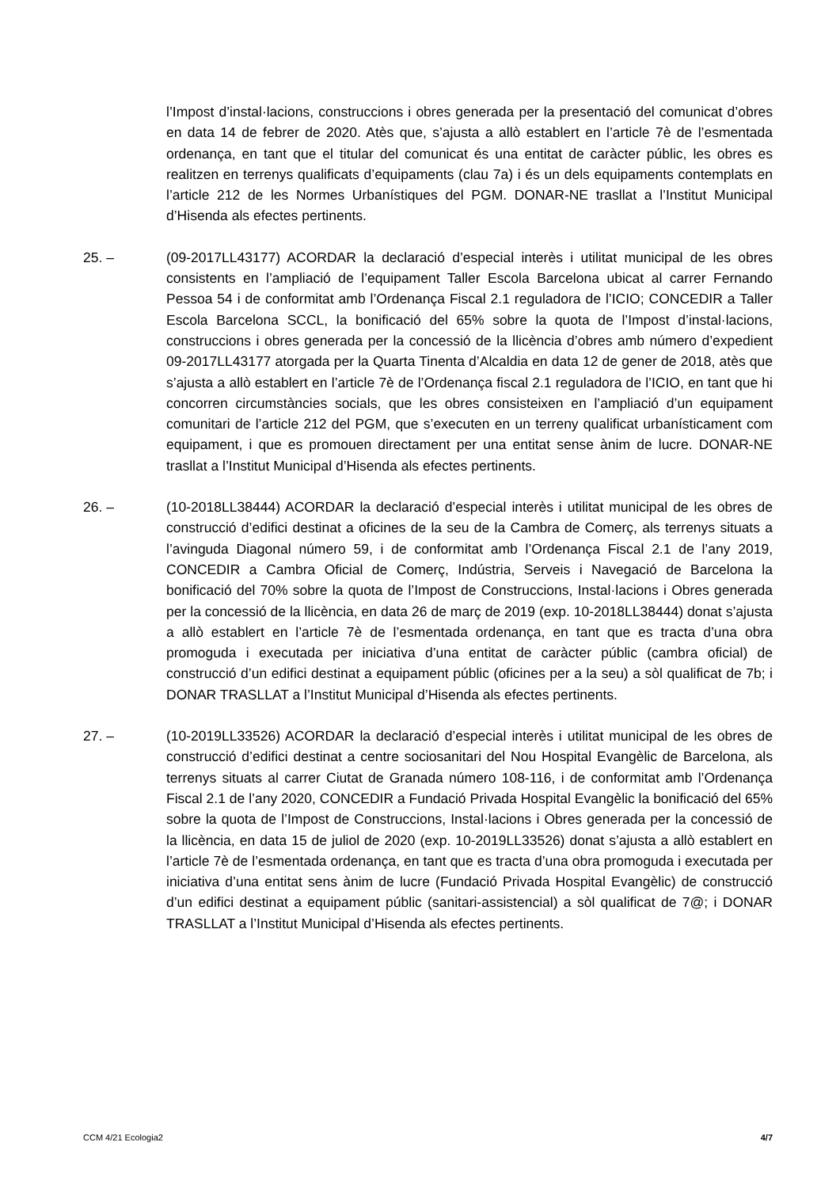l’Impost d’instal·lacions, construccions i obres generada per la presentació del comunicat d’obres en data 14 de febrer de 2020. Atès que, s’ajusta a allò establert en l’article 7è de l’esmentada ordenança, en tant que el titular del comunicat és una entitat de caràcter públic, les obres es realitzen en terrenys qualificats d’equipaments (clau 7a) i és un dels equipaments contemplats en l’article 212 de les Normes Urbanístiques del PGM. DONAR-NE trasllat a l’Institut Municipal d’Hisenda als efectes pertinents.
25. – (09-2017LL43177) ACORDAR la declaració d’especial interès i utilitat municipal de les obres consistents en l’ampliació de l’equipament Taller Escola Barcelona ubicat al carrer Fernando Pessoa 54 i de conformitat amb l’Ordenança Fiscal 2.1 reguladora de l’ICIO; CONCEDIR a Taller Escola Barcelona SCCL, la bonificació del 65% sobre la quota de l’Impost d’instal·lacions, construccions i obres generada per la concessió de la llicència d’obres amb número d’expedient 09-2017LL43177 atorgada per la Quarta Tinenta d’Alcaldia en data 12 de gener de 2018, atès que s’ajusta a allò establert en l’article 7è de l’Ordenança fiscal 2.1 reguladora de l’ICIO, en tant que hi concorren circumstàncies socials, que les obres consisteixen en l’ampliació d’un equipament comunitari de l’article 212 del PGM, que s’executen en un terreny qualificat urbanísticament com equipament, i que es promouen directament per una entitat sense ànim de lucre. DONAR-NE trasllat a l’Institut Municipal d’Hisenda als efectes pertinents.
26. – (10-2018LL38444) ACORDAR la declaració d’especial interès i utilitat municipal de les obres de construcció d’edifici destinat a oficines de la seu de la Cambra de Comerç, als terrenys situats a l’avinguda Diagonal número 59, i de conformitat amb l’Ordenança Fiscal 2.1 de l’any 2019, CONCEDIR a Cambra Oficial de Comerç, Indústria, Serveis i Navegació de Barcelona la bonificació del 70% sobre la quota de l’Impost de Construccions, Instal·lacions i Obres generada per la concessió de la llicència, en data 26 de març de 2019 (exp. 10-2018LL38444) donat s’ajusta a allò establert en l’article 7è de l’esmentada ordenança, en tant que es tracta d’una obra promoguda i executada per iniciativa d’una entitat de caràcter públic (cambra oficial) de construcció d’un edifici destinat a equipament públic (oficines per a la seu) a sòl qualificat de 7b; i DONAR TRASLLAT a l’Institut Municipal d’Hisenda als efectes pertinents.
27. – (10-2019LL33526) ACORDAR la declaració d’especial interès i utilitat municipal de les obres de construcció d’edifici destinat a centre sociosanitari del Nou Hospital Evangèlic de Barcelona, als terrenys situats al carrer Ciutat de Granada número 108-116, i de conformitat amb l’Ordenança Fiscal 2.1 de l’any 2020, CONCEDIR a Fundació Privada Hospital Evangèlic la bonificació del 65% sobre la quota de l’Impost de Construccions, Instal·lacions i Obres generada per la concessió de la llicència, en data 15 de juliol de 2020 (exp. 10-2019LL33526) donat s’ajusta a allò establert en l’article 7è de l’esmentada ordenança, en tant que es tracta d’una obra promoguda i executada per iniciativa d’una entitat sens ànim de lucre (Fundació Privada Hospital Evangèlic) de construcció d’un edifici destinat a equipament públic (sanitari-assistencial) a sòl qualificat de 7@; i DONAR TRASLLAT a l’Institut Municipal d’Hisenda als efectes pertinents.
CCM 4/21 Ecologia2 4/7